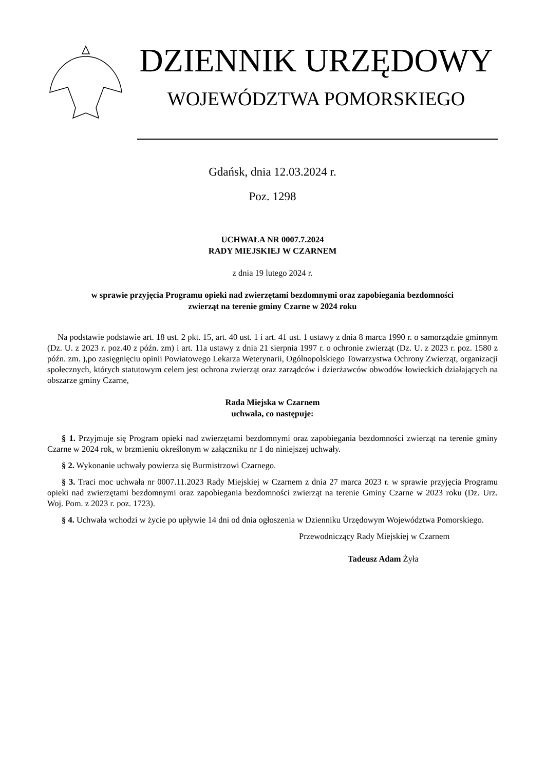DZIENNIK URZĘDOWY
WOJEWÓDZTWA POMORSKIEGO
Gdańsk, dnia 12.03.2024 r.
Poz. 1298
UCHWAŁA NR 0007.7.2024
RADY MIEJSKIEJ W CZARNEM
z dnia 19 lutego 2024 r.
w sprawie przyjęcia Programu opieki nad zwierzętami bezdomnymi oraz zapobiegania bezdomności
zwierząt na terenie gminy Czarne w 2024 roku
Na podstawie podstawie art. 18 ust. 2 pkt. 15, art. 40 ust. 1 i art. 41 ust. 1 ustawy z dnia 8 marca 1990 r. o samorządzie gminnym (Dz. U. z 2023 r. poz.40 z późn. zm) i art. 11a ustawy z dnia 21 sierpnia 1997 r. o ochronie zwierząt (Dz. U. z 2023 r. poz. 1580 z późn. zm. ),po zasięgnięciu opinii Powiatowego Lekarza Weterynarii, Ogólnopolskiego Towarzystwa Ochrony Zwierząt, organizacji społecznych, których statutowym celem jest ochrona zwierząt oraz zarządców i dzierżawców obwodów łowieckich działających na obszarze gminy Czarne,
Rada Miejska w Czarnem
uchwala, co następuje:
§ 1. Przyjmuje się Program opieki nad zwierzętami bezdomnymi oraz zapobiegania bezdomności zwierząt na terenie gminy Czarne w 2024 rok, w brzmieniu określonym w załączniku nr 1 do niniejszej uchwały.
§ 2. Wykonanie uchwały powierza się Burmistrzowi Czarnego.
§ 3. Traci moc uchwała nr 0007.11.2023 Rady Miejskiej w Czarnem z dnia 27 marca 2023 r. w sprawie przyjęcia Programu opieki nad zwierzętami bezdomnymi oraz zapobiegania bezdomności zwierząt na terenie Gminy Czarne w 2023 roku (Dz. Urz. Woj. Pom. z 2023 r. poz. 1723).
§ 4. Uchwała wchodzi w życie po upływie 14 dni od dnia ogłoszenia w Dzienniku Urzędowym Województwa Pomorskiego.
Przewodniczący Rady Miejskiej w Czarnem
Tadeusz Adam Żyła